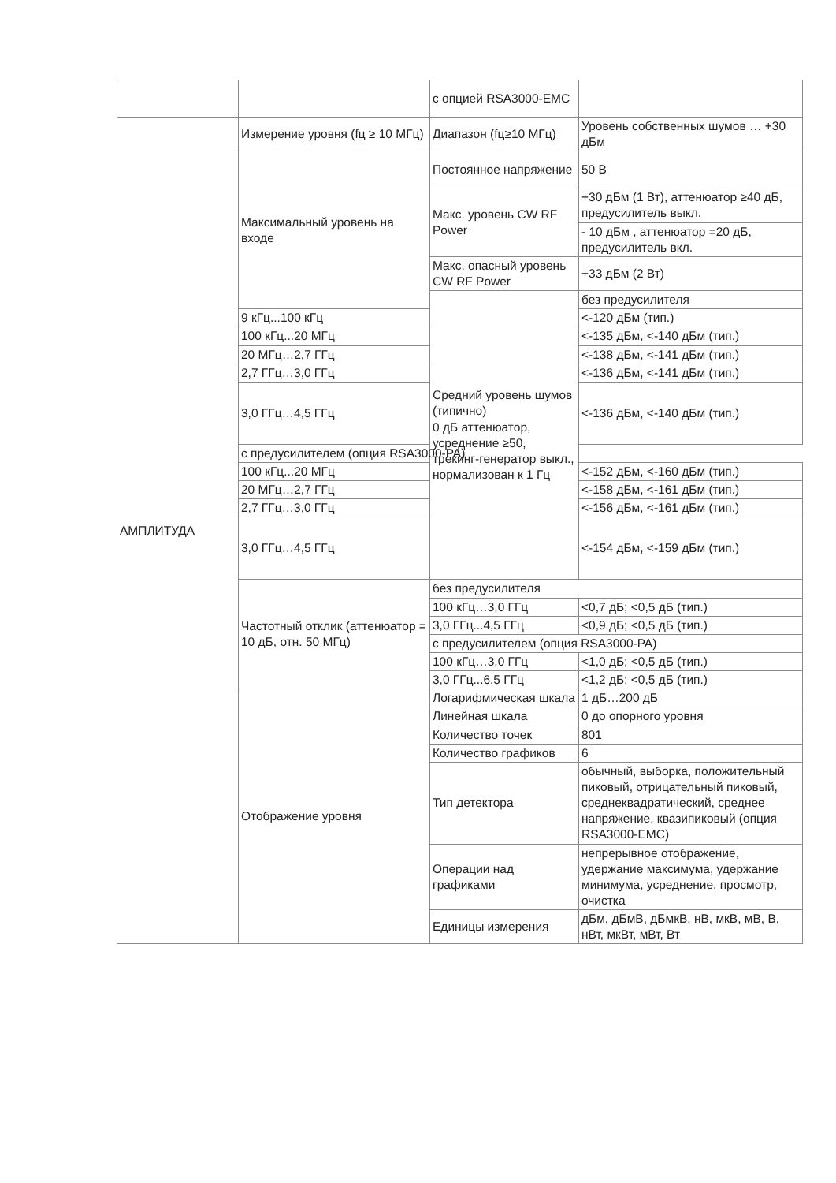| | | с опцией RSA3000-EMC | |
| АМПЛИТУДА | Измерение уровня (fц ≥ 10 МГц) | Диапазон (fц≥10 МГц) | Уровень собственных шумов … +30 дБм |
| | Максимальный уровень на входе | Постоянное напряжение | 50 В |
| | | Макс. уровень CW RF Power | +30 дБм (1 Вт), аттенюатор ≥40 дБ, предусилитель выкл. |
| | | | - 10 дБм , аттенюатор =20 дБ, предусилитель вкл. |
| | | Макс. опасный уровень CW RF Power | +33 дБм (2 Вт) |
| | | Средний уровень шумов (типично) 0 дБ аттенюатор, усреднение ≥50, трекинг-генератор выкл., нормализован к 1 Гц | без предусилителя |
| | 9 кГц...100 кГц | | <-120 дБм (тип.) |
| | 100 кГц...20 МГц | | <-135 дБм, <-140 дБм (тип.) |
| | 20 МГц…2,7 ГГц | | <-138 дБм, <-141 дБм (тип.) |
| | 2,7 ГГц…3,0 ГГц | | <-136 дБм, <-141 дБм (тип.) |
| | 3,0 ГГц…4,5 ГГц | | <-136 дБм, <-140 дБм (тип.) |
| | с предусилителем (опция RSA3000-PA) | | |
| | 100 кГц...20 МГц | | <-152 дБм, <-160 дБм (тип.) |
| | 20 МГц…2,7 ГГц | | <-158 дБм, <-161 дБм (тип.) |
| | 2,7 ГГц…3,0 ГГц | | <-156 дБм, <-161 дБм (тип.) |
| | 3,0 ГГц…4,5 ГГц | | <-154 дБм, <-159 дБм (тип.) |
| | Частотный отклик (аттенюатор = 10 дБ, отн. 50 МГц) | без предусилителя | |
| | | 100 кГц…3,0 ГГц | <0,7 дБ; <0,5 дБ (тип.) |
| | | 3,0 ГГц...4,5 ГГц | <0,9 дБ; <0,5 дБ (тип.) |
| | | с предусилителем (опция RSA3000-PA) | |
| | | 100 кГц…3,0 ГГц | <1,0 дБ; <0,5 дБ (тип.) |
| | | 3,0 ГГц...6,5 ГГц | <1,2 дБ; <0,5 дБ (тип.) |
| | Отображение уровня | Логарифмическая шкала | 1 дБ…200 дБ |
| | | Линейная шкала | 0 до опорного уровня |
| | | Количество точек | 801 |
| | | Количество графиков | 6 |
| | | Тип детектора | обычный, выборка, положительный пиковый, отрицательный пиковый, среднеквадратический, среднее напряжение, квазипиковый (опция RSA3000-EMC) |
| | | Операции над графиками | непрерывное отображение, удержание максимума, удержание минимума, усреднение, просмотр, очистка |
| | | Единицы измерения | дБм, дБмВ, дБмкВ, нВ, мкВ, мВ, В, нВт, мкВт, мВт, Вт |